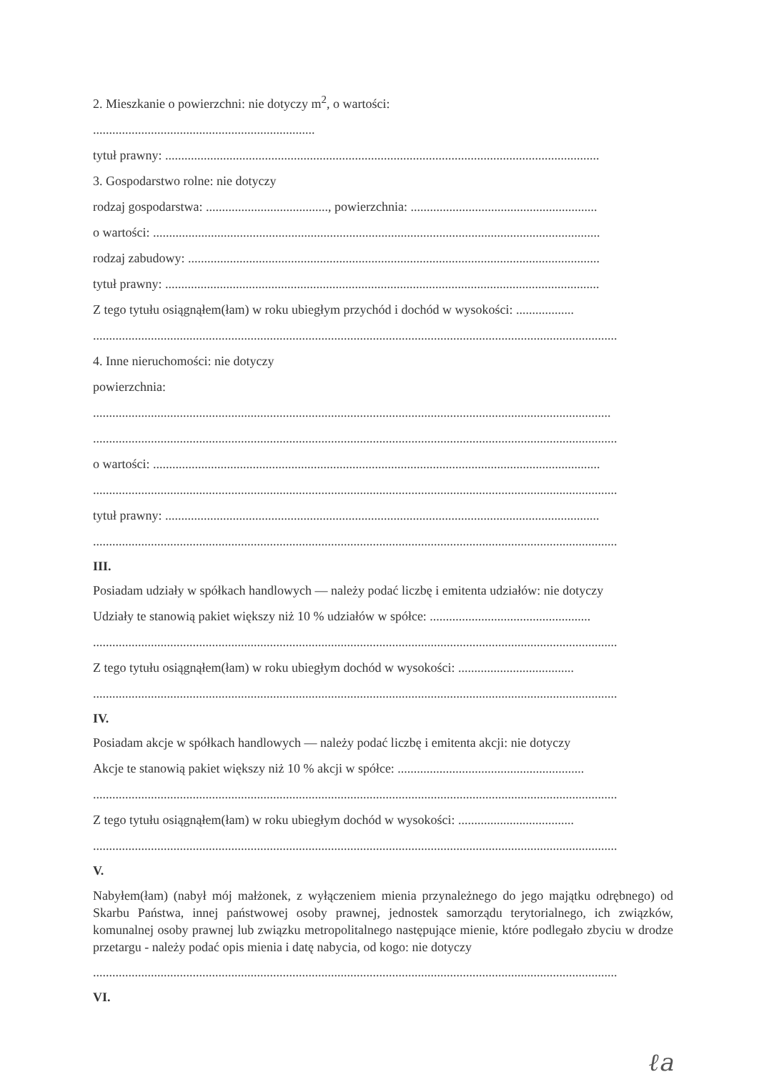2. Mieszkanie o powierzchni: nie dotyczy m<sup>2</sup>, o wartości:
.....................................................................
tytuł prawny: .......................................................................................................................................
3. Gospodarstwo rolne: nie dotyczy
rodzaj gospodarstwa: ......................................, powierzchnia: ..........................................................
o wartości: ...........................................................................................................................................
rodzaj zabudowy: ................................................................................................................................
tytuł prawny: .......................................................................................................................................
Z tego tytułu osiągnąłem(łam) w roku ubiegłym przychód i dochód w wysokości: ..................
...................................................................................................................................................................
4. Inne nieruchomości: nie dotyczy
powierzchnia:
.................................................................................................................................................................
...................................................................................................................................................................
o wartości: ...........................................................................................................................................
...................................................................................................................................................................
tytuł prawny: .......................................................................................................................................
...................................................................................................................................................................
III.
Posiadam udziały w spółkach handlowych — należy podać liczbę i emitenta udziałów: nie dotyczy
Udziały te stanowią pakiet większy niż 10 % udziałów w spółce: ..................................................
...................................................................................................................................................................
Z tego tytułu osiągnąłem(łam) w roku ubiegłym dochód w wysokości: ....................................
...................................................................................................................................................................
IV.
Posiadam akcje w spółkach handlowych — należy podać liczbę i emitenta akcji: nie dotyczy
Akcje te stanowią pakiet większy niż 10 % akcji w spółce: ..........................................................
...................................................................................................................................................................
Z tego tytułu osiągnąłem(łam) w roku ubiegłym dochód w wysokości: ....................................
...................................................................................................................................................................
V.
Nabyłem(łam) (nabył mój małżonek, z wyłączeniem mienia przynależnego do jego majątku odrębnego) od Skarbu Państwa, innej państwowej osoby prawnej, jednostek samorządu terytorialnego, ich związków, komunalnej osoby prawnej lub związku metropolitalnego następujące mienie, które podlegało zbyciu w drodze przetargu - należy podać opis mienia i datę nabycia, od kogo: nie dotyczy
...................................................................................................................................................................
VI.
ℓa